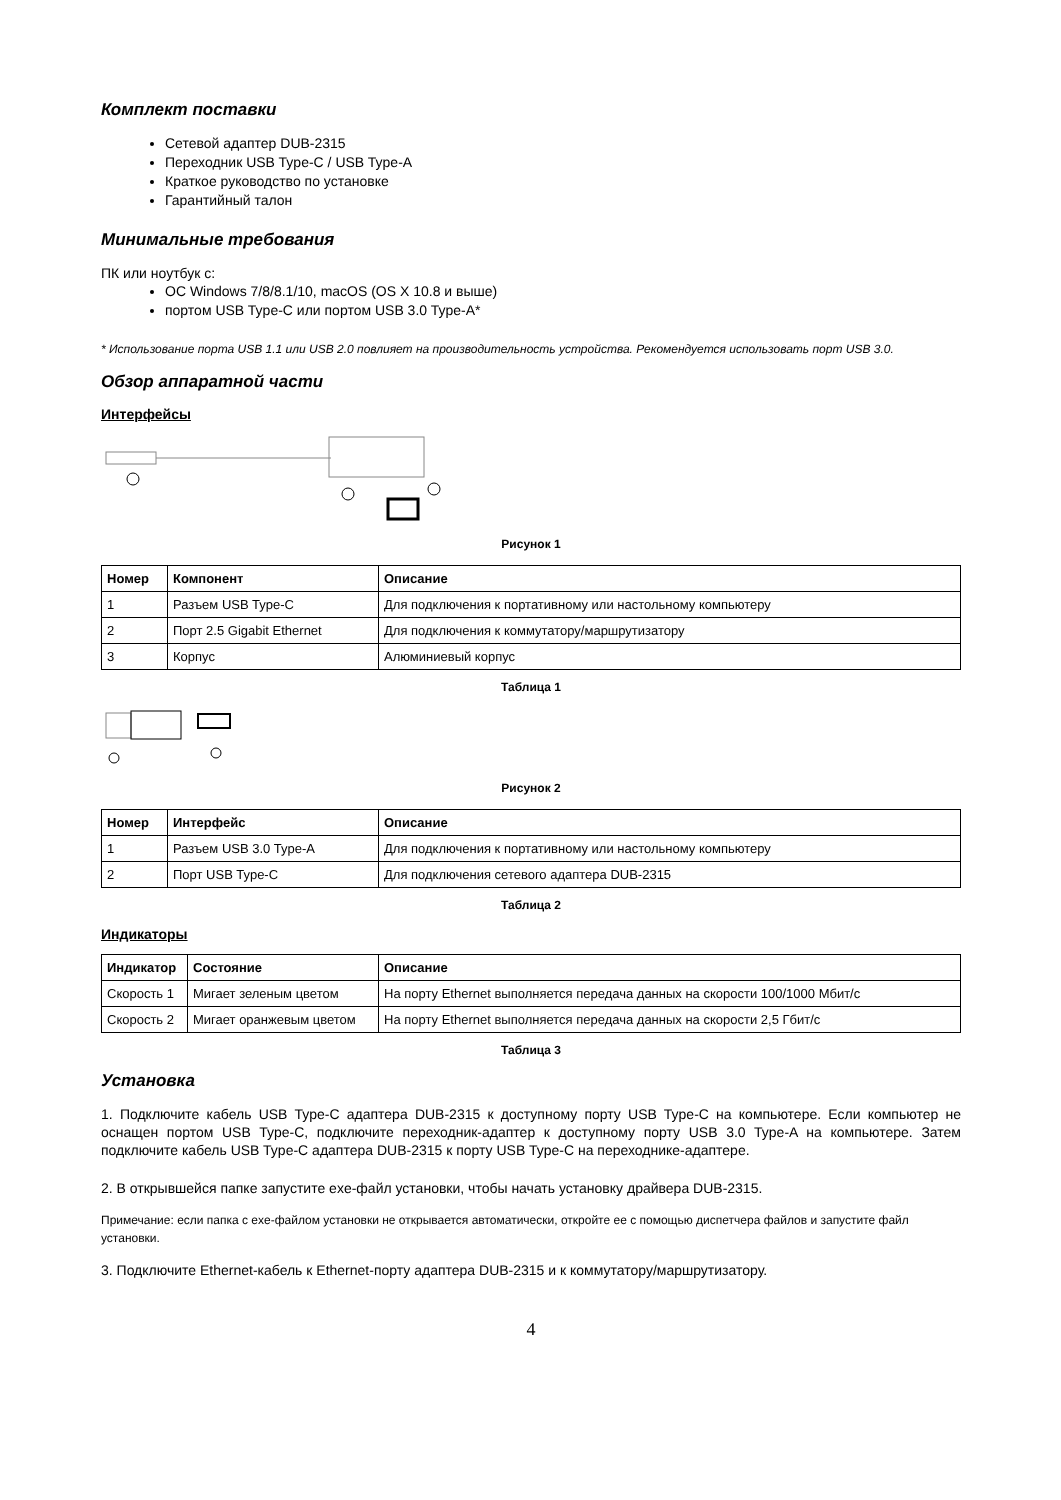Комплект поставки
Сетевой адаптер DUB-2315
Переходник USB Type-C / USB Type-A
Краткое руководство по установке
Гарантийный талон
Минимальные требования
ПК или ноутбук с:
ОС Windows 7/8/8.1/10, macOS (OS X 10.8 и выше)
портом USB Type-C или портом USB 3.0 Type-A*
* Использование порта USB 1.1 или USB 2.0 повлияет на производительность устройства. Рекомендуется использовать порт USB 3.0.
Обзор аппаратной части
Интерфейсы
Рисунок 1
| Номер | Компонент | Описание |
| --- | --- | --- |
| 1 | Разъем USB Type-C | Для подключения к портативному или настольному компьютеру |
| 2 | Порт 2.5 Gigabit Ethernet | Для подключения к коммутатору/маршрутизатору |
| 3 | Корпус | Алюминиевый корпус |
Таблица 1
Рисунок 2
| Номер | Интерфейс | Описание |
| --- | --- | --- |
| 1 | Разъем USB 3.0 Type-A | Для подключения к портативному или настольному компьютеру |
| 2 | Порт USB Type-C | Для подключения сетевого адаптера DUB-2315 |
Таблица 2
Индикаторы
| Индикатор | Состояние | Описание |
| --- | --- | --- |
| Скорость 1 | Мигает зеленым цветом | На порту Ethernet выполняется передача данных на скорости 100/1000 Мбит/с |
| Скорость 2 | Мигает оранжевым цветом | На порту Ethernet выполняется передача данных на скорости 2,5 Гбит/с |
Таблица 3
Установка
1. Подключите кабель USB Type-C адаптера DUB-2315 к доступному порту USB Type-C на компьютере. Если компьютер не оснащен портом USB Type-C, подключите переходник-адаптер к доступному порту USB 3.0 Type-A на компьютере. Затем подключите кабель USB Type-C адаптера DUB-2315 к порту USB Type-C на переходнике-адаптере.
2. В открывшейся папке запустите exe-файл установки, чтобы начать установку драйвера DUB-2315.
Примечание: если папка с exe-файлом установки не открывается автоматически, откройте ее с помощью диспетчера файлов и запустите файл установки.
3. Подключите Ethernet-кабель к Ethernet-порту адаптера DUB-2315 и к коммутатору/маршрутизатору.
4